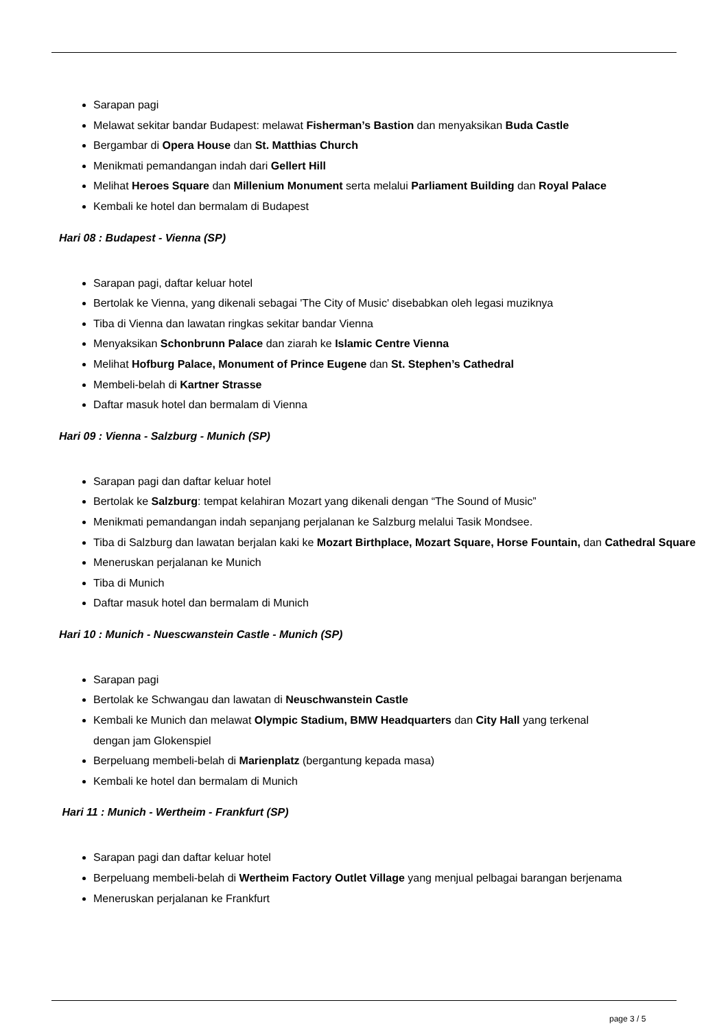Sarapan pagi
Melawat sekitar bandar Budapest: melawat Fisherman’s Bastion dan menyaksikan Buda Castle
Bergambar di Opera House dan St. Matthias Church
Menikmati pemandangan indah dari Gellert Hill
Melihat Heroes Square dan Millenium Monument serta melalui Parliament Building dan Royal Palace
Kembali ke hotel dan bermalam di Budapest
Hari 08 : Budapest - Vienna (SP)
Sarapan pagi, daftar keluar hotel
Bertolak ke Vienna, yang dikenali sebagai 'The City of Music' disebabkan oleh legasi muziknya
Tiba di Vienna dan lawatan ringkas sekitar bandar Vienna
Menyaksikan Schonbrunn Palace dan ziarah ke Islamic Centre Vienna
Melihat Hofburg Palace, Monument of Prince Eugene dan St. Stephen’s Cathedral
Membeli-belah di Kartner Strasse
Daftar masuk hotel dan bermalam di Vienna
Hari 09 : Vienna - Salzburg - Munich (SP)
Sarapan pagi dan daftar keluar hotel
Bertolak ke Salzburg: tempat kelahiran Mozart yang dikenali dengan “The Sound of Music”
Menikmati pemandangan indah sepanjang perjalanan ke Salzburg melalui Tasik Mondsee.
Tiba di Salzburg dan lawatan berjalan kaki ke Mozart Birthplace, Mozart Square, Horse Fountain, dan Cathedral Square
Meneruskan perjalanan ke Munich
Tiba di Munich
Daftar masuk hotel dan bermalam di Munich
Hari 10 : Munich - Nuescwanstein Castle - Munich (SP)
Sarapan pagi
Bertolak ke Schwangau dan lawatan di Neuschwanstein Castle
Kembali ke Munich dan melawat Olympic Stadium, BMW Headquarters dan City Hall yang terkenal
dengan jam Glokenspiel
Berpeluang membeli-belah di Marienplatz (bergantung kepada masa)
Kembali ke hotel dan bermalam di Munich
Hari 11 : Munich - Wertheim - Frankfurt (SP)
Sarapan pagi dan daftar keluar hotel
Berpeluang membeli-belah di Wertheim Factory Outlet Village yang menjual pelbagai barangan berjenama
Meneruskan perjalanan ke Frankfurt
page 3 / 5